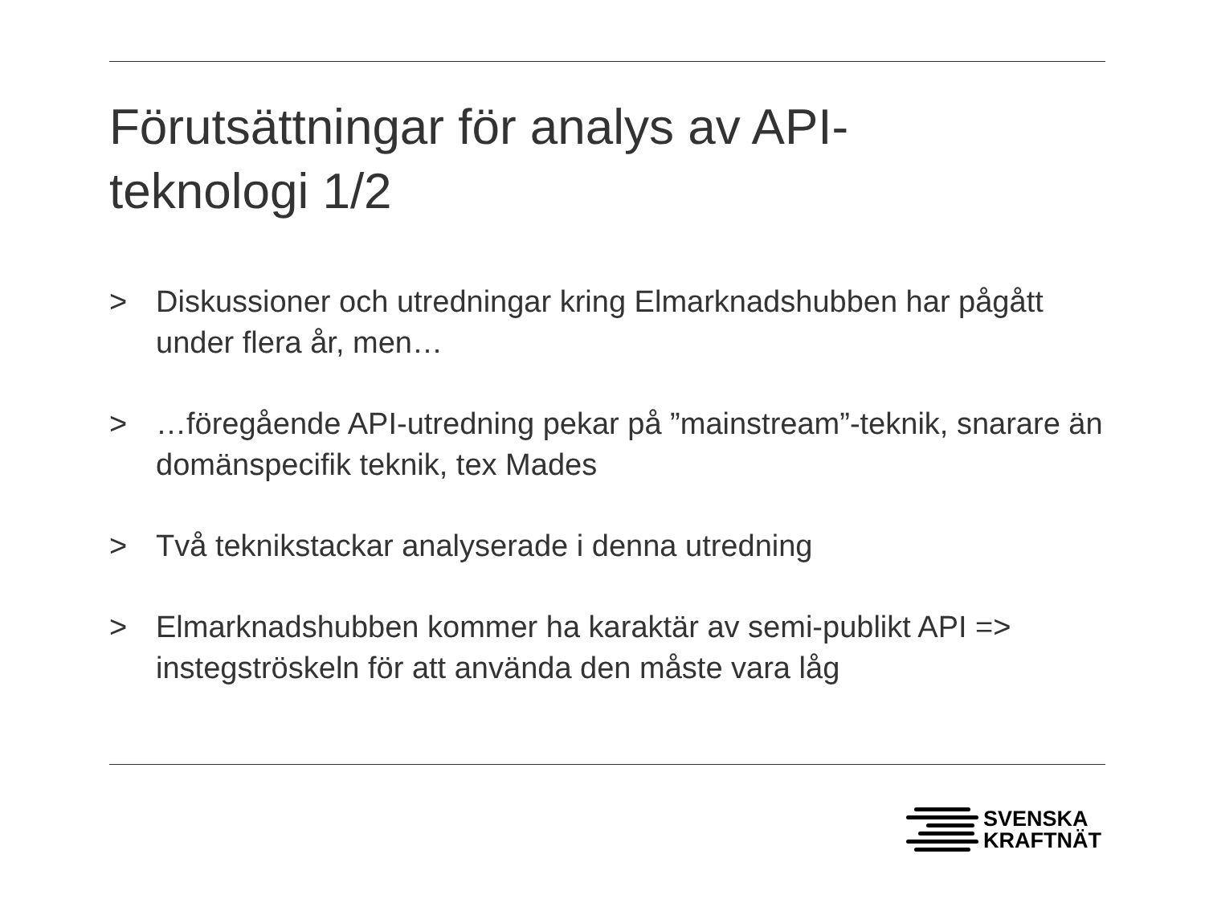Förutsättningar för analys av API-
teknologi 1/2
> Diskussioner och utredningar kring Elmarknadshubben har pågått under flera år, men…
> …föregående API-utredning pekar på ”mainstream”-teknik, snarare än domänspecifik teknik, tex Mades
> Två teknikstackar analyserade i denna utredning
> Elmarknadshubben kommer ha karaktär av semi-publikt API => instegströskeln för att använda den måste vara låg
SVENSKA
KRAFTNÄT